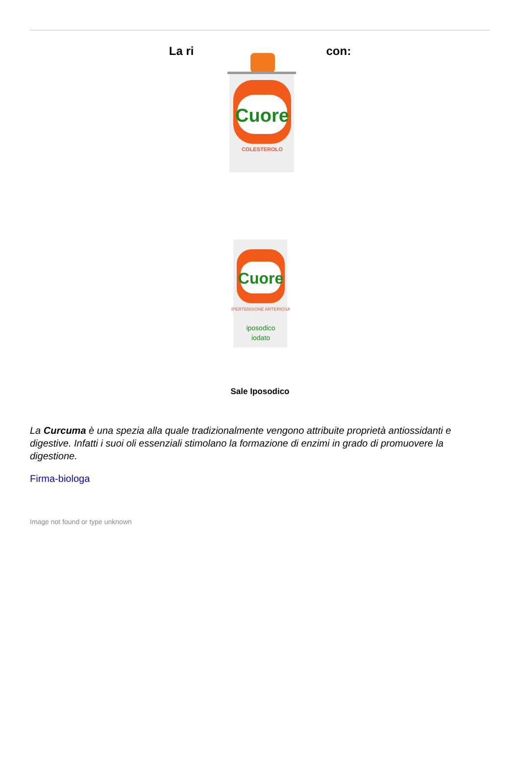La ri
Cuore
COLESTEROLO
con:
Cuore
IPERTENSIONE ARTERIOSA
iposodico
iodato
Sale Iposodico
La Curcuma è una spezia alla quale tradizionalmente vengono attribuite proprietà antiossidanti e digestive. Infatti i suoi oli essenziali stimolano la formazione di enzimi in grado di promuovere la digestione.
Firma-biologa
Image not found or type unknown